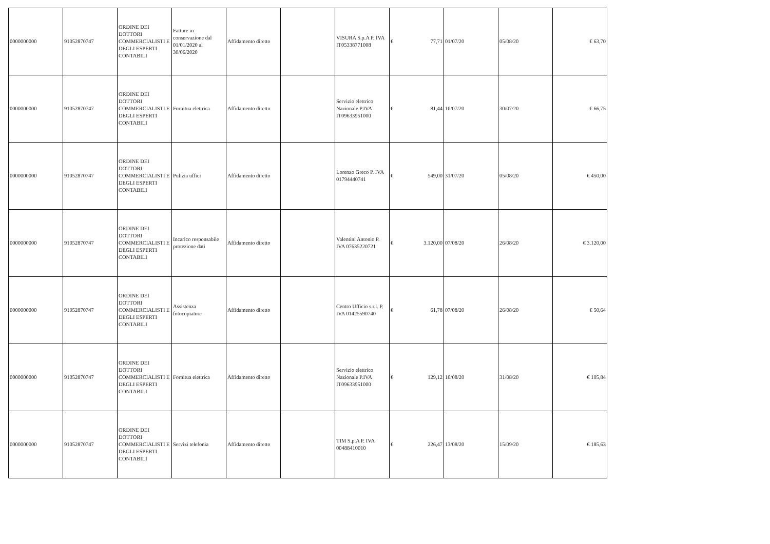| 0000000000 | 91052870747 | ORDINE DEI DOTTORI COMMERCIALISTI E DEGLI ESPERTI CONTABILI | Fatture in conservazione dal 01/01/2020 al 30/06/2020 | Affidamento diretto | | VISURA S.p.A P. IVA IT05338771008 | € 77,71 | 01/07/20 | 05/08/20 | € 63,70 |
| 0000000000 | 91052870747 | ORDINE DEI DOTTORI COMMERCIALISTI E DEGLI ESPERTI CONTABILI | Fornitua elettrica | Affidamento diretto | | Servizio elettrico Nazionale P.IVA IT09633951000 | € 81,44 | 10/07/20 | 30/07/20 | € 66,75 |
| 0000000000 | 91052870747 | ORDINE DEI DOTTORI COMMERCIALISTI E DEGLI ESPERTI CONTABILI | Pulizia uffici | Affidamento diretto | | Lorenzo Greco P. IVA 01794440741 | € 549,00 | 31/07/20 | 05/08/20 | € 450,00 |
| 0000000000 | 91052870747 | ORDINE DEI DOTTORI COMMERCIALISTI E DEGLI ESPERTI CONTABILI | Incarico responsabile protezione dati | Affidamento diretto | | Valentini Antonio P. IVA 07635220721 | € 3.120,00 | 07/08/20 | 26/08/20 | € 3.120,00 |
| 0000000000 | 91052870747 | ORDINE DEI DOTTORI COMMERCIALISTI E DEGLI ESPERTI CONTABILI | Assistenza fotocopiatore | Affidamento diretto | | Centro Ufficio s.r.l. P. IVA 01425590740 | € 61,78 | 07/08/20 | 26/08/20 | € 50,64 |
| 0000000000 | 91052870747 | ORDINE DEI DOTTORI COMMERCIALISTI E DEGLI ESPERTI CONTABILI | Fornitua elettrica | Affidamento diretto | | Servizio elettrico Nazionale P.IVA IT09633951000 | € 129,12 | 10/08/20 | 31/08/20 | € 105,84 |
| 0000000000 | 91052870747 | ORDINE DEI DOTTORI COMMERCIALISTI E DEGLI ESPERTI CONTABILI | Servizi telefonia | Affidamento diretto | | TIM S.p.A P. IVA 00488410010 | € 226,47 | 13/08/20 | 15/09/20 | € 185,63 |